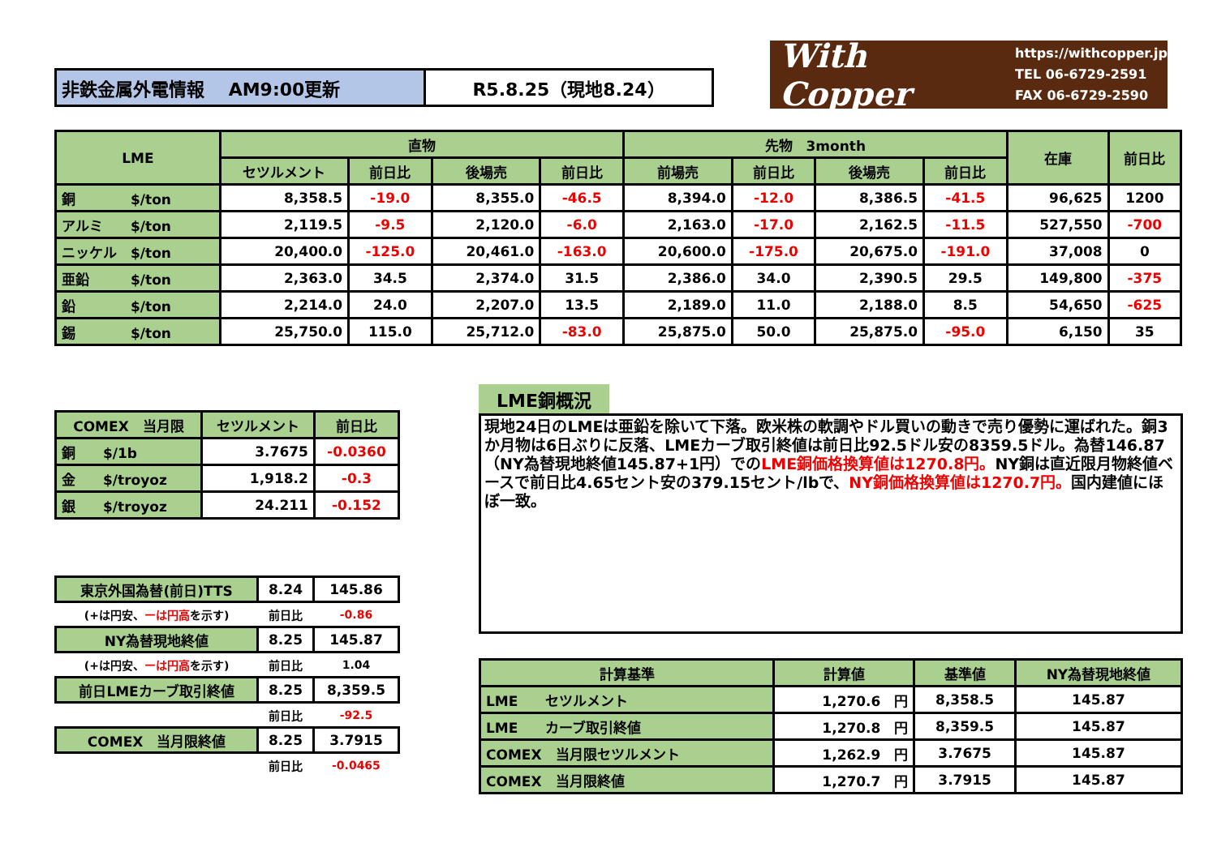| 非鉄金属外電情報 AM9:00更新 | R5.8.25（現地8.24） |
With Copper https://withcopper.jp
TEL 06-6729-2591
FAX 06-6729-2590
| LME | 直物 | | | | 先物 3month | | | | 在庫 | 前日比 |
| --- | --- | --- | --- | --- | --- | --- | --- | --- | --- | --- |
| | セツルメント | 前日比 | 後場売 | 前日比 | 前場売 | 前日比 | 後場売 | 前日比 | | |
| 銅 $/ton | 8,358.5 | -19.0 | 8,355.0 | -46.5 | 8,394.0 | -12.0 | 8,386.5 | -41.5 | 96,625 | 1200 |
| アルミ $/ton | 2,119.5 | -9.5 | 2,120.0 | -6.0 | 2,163.0 | -17.0 | 2,162.5 | -11.5 | 527,550 | -700 |
| ニッケル $/ton | 20,400.0 | -125.0 | 20,461.0 | -163.0 | 20,600.0 | -175.0 | 20,675.0 | -191.0 | 37,008 | 0 |
| 亜鉛 $/ton | 2,363.0 | 34.5 | 2,374.0 | 31.5 | 2,386.0 | 34.0 | 2,390.5 | 29.5 | 149,800 | -375 |
| 鉛 $/ton | 2,214.0 | 24.0 | 2,207.0 | 13.5 | 2,189.0 | 11.0 | 2,188.0 | 8.5 | 54,650 | -625 |
| 錫 $/ton | 25,750.0 | 115.0 | 25,712.0 | -83.0 | 25,875.0 | 50.0 | 25,875.0 | -95.0 | 6,150 | 35 |
| COMEX 当月限 | セツルメント | 前日比 |
| --- | --- | --- |
| 銅 $/1b | 3.7675 | -0.0360 |
| 金 $/troyoz | 1,918.2 | -0.3 |
| 銀 $/troyoz | 24.211 | -0.152 |
| 東京外国為替(前日)TTS | 8.24 | 145.86 |
| (+は円安、 ーは円高 を示す) | 前日比 | -0.86 |
| NY為替現地終値 | 8.25 | 145.87 |
| (+は円安、 ーは円高 を示す) | 前日比 | 1.04 |
| 前日LMEカーブ取引終値 | 8.25 | 8,359.5 |
| | 前日比 | -92.5 |
| COMEX 当月限終値 | 8.25 | 3.7915 |
| | 前日比 | -0.0465 |
LME銅概況
現地24日のLMEは亜鉛を除いて下落。欧米株の軟調やドル買いの動きで売り優勢に運ばれた。銅3か月物は6日ぶりに反落、LMEカーブ取引終値は前日比92.5ドル安の8359.5ドル。為替146.87（NY為替現地終値145.87+1円）でのLME銅価格換算値は1270.8円。NY銅は直近限月物終値ベースで前日比4.65セント安の379.15セント/lbで、NY銅価格換算値は1270.7円。国内建値にほぼ一致。
| 計算基準 | 計算値 | 基準値 | NY為替現地終値 |
| --- | --- | --- | --- |
| LME セツルメント | 1,270.6 円 | 8,358.5 | 145.87 |
| LME カーブ取引終値 | 1,270.8 円 | 8,359.5 | 145.87 |
| COMEX 当月限セツルメント | 1,262.9 円 | 3.7675 | 145.87 |
| COMEX 当月限終値 | 1,270.7 円 | 3.7915 | 145.87 |